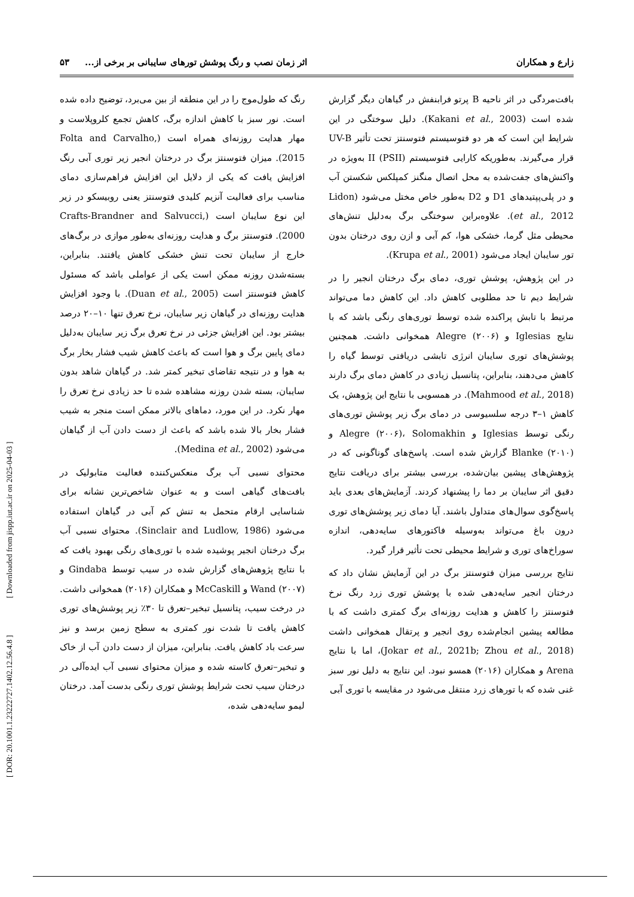زارع و همکاران اثر زمان نصب و رنگ پوشش تورهای سایبانی بر برخی از... ۵۳
بافت‌مردگی در اثر ناحیه B پرتو فرابنفش در گیاهان دیگر گزارش شده است (Kakani et al., 2003). دلیل سوختگی در این شرایط این است که هر دو فتوسیستم فتوسنتز تحت تأثیر UV-B قرار می‌گیرند. به‌طوریکه کارایی فتوسیستم (PSII) II به‌ویژه در واکنش‌های جفت‌شده به محل اتصال منگنز کمپلکس شکستن آب و در پلی‌پپتیدهای D1 و D2 به‌طور خاص مختل می‌شود (Lidon et al., 2012). علاوه‌براین سوختگی برگ به‌دلیل تنش‌های محیطی مثل گرما، خشکی هوا، کم آبی و ازن روی درختان بدون تور سایبان ایجاد می‌شود (Krupa et al., 2001).
در این پژوهش، پوشش توری، دمای برگ درختان انجیر را در شرایط دیم تا حد مطلوبی کاهش داد. این کاهش دما می‌تواند مرتبط با تابش پراکنده شده توسط توری‌های رنگی باشد که با نتایج Iglesias و Alegre (۲۰۰۶) همخوانی داشت. همچنین پوشش‌های توری سایبان انرژی تابشی دریافتی توسط گیاه را کاهش می‌دهند، بنابراین، پتانسیل زیادی در کاهش دمای برگ دارند (Mahmood et al., 2018). در همسویی با نتایج این پژوهش، یک کاهش ۱–۳ درجه سلسیوسی در دمای برگ زیر پوشش توری‌های رنگی توسط Iglesias و Alegre (۲۰۰۶)، Solomakhin و Blanke (۲۰۱۰) گزارش شده است. پاسخ‌های گوناگونی که در پژوهش‌های پیشین بیان‌شده، بررسی بیشتر برای دریافت نتایج دقیق اثر سایبان بر دما را پیشنهاد کردند. آزمایش‌های بعدی باید پاسخ‌گوی سوال‌های متداول باشند. آیا دمای زیر پوشش‌های توری درون باغ می‌تواند به‌وسیله فاکتورهای سایه‌دهی، اندازه سوراخ‌های توری و شرایط محیطی تحت تأثیر قرار گیرد.
نتایج بررسی میزان فتوسنتز برگ در این آزمایش نشان داد که درختان انجیر سایه‌دهی شده با پوشش توری زرد رنگ نرخ فتوسنتز را کاهش و هدایت روزنه‌ای برگ کمتری داشت که با مطالعه پیشین انجام‌شده روی انجیر و پرتقال همخوانی داشت (Jokar et al., 2021b; Zhou et al., 2018)، اما با نتایج Arena و همکاران (۲۰۱۶) همسو نبود. این نتایج به دلیل نور سبز غنی شده که با تورهای زرد منتقل می‌شود در مقایسه با توری آبی
رنگ که طول‌موج را در این منطقه از بین می‌برد، توضیح داده شده است. نور سبز با کاهش اندازه برگ، کاهش تجمع کلروپلاست و مهار هدایت روزنه‌ای همراه است (Folta and Carvalho, 2015). میزان فتوسنتز برگ در درختان انجیر زیر توری آبی رنگ افزایش یافت که یکی از دلایل این افزایش فراهم‌سازی دمای مناسب برای فعالیت آنزیم کلیدی فتوسنتز یعنی روبیسکو در زیر این نوع سایبان است (Crafts-Brandner and Salvucci, 2000). فتوسنتز برگ و هدایت روزنه‌ای به‌طور موازی در برگ‌های خارج از سایبان تحت تنش خشکی کاهش یافتند. بنابراین، بسته‌شدن روزنه ممکن است یکی از عواملی باشد که مسئول کاهش فتوسنتز است (Duan et al., 2005). با وجود افزایش هدایت روزنه‌ای در گیاهان زیر سایبان، نرخ تعرق تنها ۱۰–۲۰ درصد بیشتر بود. این افزایش جزئی در نرخ تعرق برگ زیر سایبان به‌دلیل دمای پایین برگ و هوا است که باعث کاهش شیب فشار بخار برگ به هوا و در نتیجه تقاضای تبخیر کمتر شد. در گیاهان شاهد بدون سایبان، بسته شدن روزنه مشاهده شده تا حد زیادی نرخ تعرق را مهار نکرد. در این مورد، دماهای بالاتر ممکن است منجر به شیب فشار بخار بالا شده باشد که باعث از دست دادن آب از گیاهان می‌شود (Medina et al., 2002).
محتوای نسبی آب برگ منعکس‌کننده فعالیت متابولیک در بافت‌های گیاهی است و به عنوان شاخص‌ترین نشانه برای شناسایی ارقام متحمل به تنش کم آبی در گیاهان استفاده می‌شود (Sinclair and Ludlow, 1986). محتوای نسبی آب برگ درختان انجیر پوشیده شده با توری‌های رنگی بهبود یافت که با نتایج پژوهش‌های گزارش شده در سیب توسط Gindaba و Wand (۲۰۰۷) و McCaskill و همکاران (۲۰۱۶) همخوانی داشت. در درخت سیب، پتانسیل تبخیر–تعرق تا ۳۰٪ زیر پوشش‌های توری کاهش یافت تا شدت نور کمتری به سطح زمین برسد و نیز سرعت باد کاهش یافت. بنابراین، میزان از دست دادن آب از خاک و تبخیر–تعرق کاسته شده و میزان محتوای نسبی آب ایده‌آلی در درختان سیب تحت شرایط پوشش توری رنگی بدست آمد. درختان لیمو سایه‌دهی شده،
[ DOR: 20.1001.1.23222727.1402.12.56.4.8 ] [ Downloaded from jispp.iut.ac.ir on 2025-04-03 ]